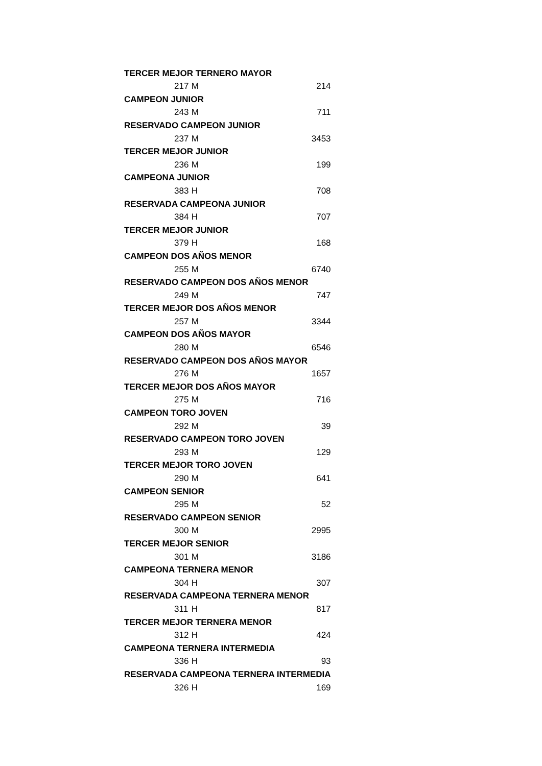| TERCER MEJOR TERNERO MAYOR | | |
| --- | --- | --- |
| 217 | M | 214 |
| CAMPEON JUNIOR | | |
| 243 | M | 711 |
| RESERVADO CAMPEON JUNIOR | | |
| 237 | M | 3453 |
| TERCER MEJOR JUNIOR | | |
| 236 | M | 199 |
| CAMPEONA JUNIOR | | |
| 383 | H | 708 |
| RESERVADA CAMPEONA JUNIOR | | |
| 384 | H | 707 |
| TERCER MEJOR JUNIOR | | |
| 379 | H | 168 |
| CAMPEON DOS AÑOS MENOR | | |
| 255 | M | 6740 |
| RESERVADO CAMPEON DOS AÑOS MENOR | | |
| 249 | M | 747 |
| TERCER MEJOR DOS AÑOS MENOR | | |
| 257 | M | 3344 |
| CAMPEON DOS AÑOS MAYOR | | |
| 280 | M | 6546 |
| RESERVADO CAMPEON DOS AÑOS MAYOR | | |
| 276 | M | 1657 |
| TERCER MEJOR DOS AÑOS MAYOR | | |
| 275 | M | 716 |
| CAMPEON TORO JOVEN | | |
| 292 | M | 39 |
| RESERVADO CAMPEON TORO JOVEN | | |
| 293 | M | 129 |
| TERCER MEJOR TORO JOVEN | | |
| 290 | M | 641 |
| CAMPEON SENIOR | | |
| 295 | M | 52 |
| RESERVADO CAMPEON SENIOR | | |
| 300 | M | 2995 |
| TERCER MEJOR SENIOR | | |
| 301 | M | 3186 |
| CAMPEONA TERNERA MENOR | | |
| 304 | H | 307 |
| RESERVADA CAMPEONA TERNERA MENOR | | |
| 311 | H | 817 |
| TERCER MEJOR TERNERA MENOR | | |
| 312 | H | 424 |
| CAMPEONA TERNERA INTERMEDIA | | |
| 336 | H | 93 |
| RESERVADA CAMPEONA TERNERA INTERMEDIA | | |
| 326 | H | 169 |